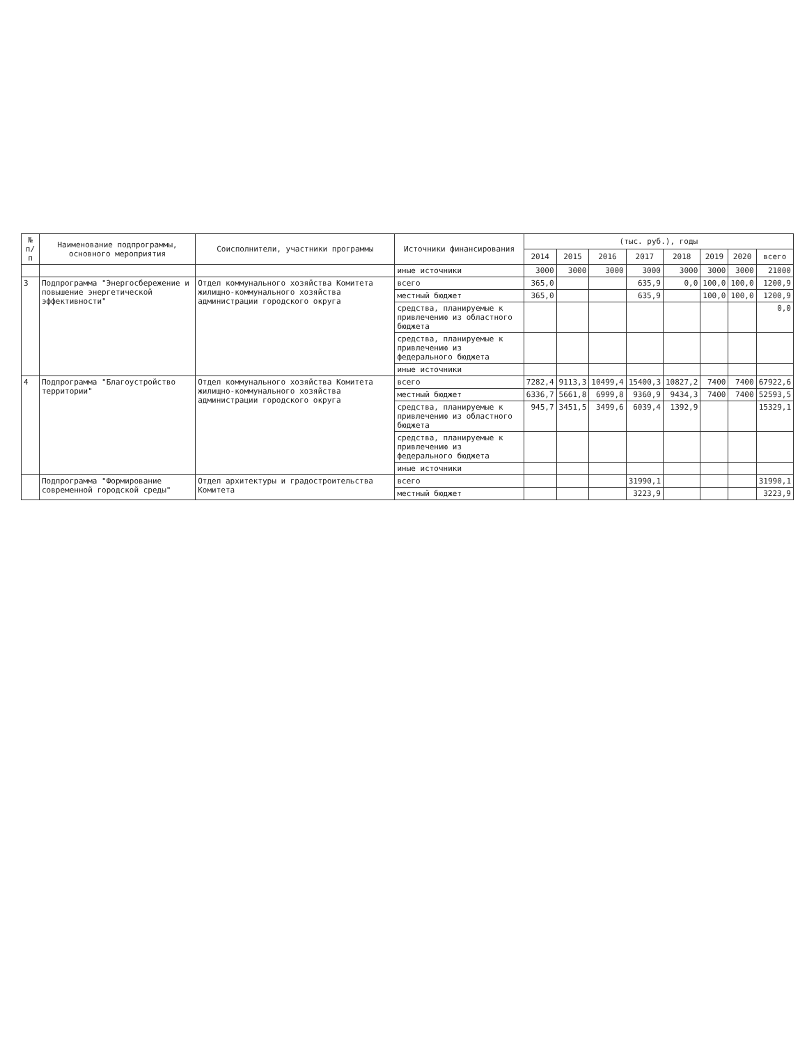| № п/п | Наименование подпрограммы, основного мероприятия | Соисполнители, участники программы | Источники финансирования | (тыс. руб.), годы | | | | | | | |
| --- | --- | --- | --- | --- | --- | --- | --- | --- | --- | --- | --- |
| | | | | 2014 | 2015 | 2016 | 2017 | 2018 | 2019 | 2020 | всего |
| | | | иные источники | 3000 | 3000 | 3000 | 3000 | 3000 | 3000 | 3000 | 21000 |
| 3 | Подпрограмма "Энергосбережение и повышение энергетической эффективности" | Отдел коммунального хозяйства Комитета жилищно-коммунального хозяйства администрации городского округа | всего | 365,0 | | | 635,9 | 0,0 | 100,0 | 100,0 | 1200,9 |
| | | | местный бюджет | 365,0 | | | 635,9 | | 100,0 | 100,0 | 1200,9 |
| | | | средства, планируемые к привлечению из областного бюджета | | | | | | | | 0,0 |
| | | | средства, планируемые к привлечению из федерального бюджета | | | | | | | | |
| | | | иные источники | | | | | | | | |
| 4 | Подпрограмма "Благоустройство территории" | Отдел коммунального хозяйства Комитета жилищно-коммунального хозяйства администрации городского округа | всего | 7282,4 | 9113,3 | 10499,4 | 15400,3 | 10827,2 | 7400 | 7400 | 67922,6 |
| | | | местный бюджет | 6336,7 | 5661,8 | 6999,8 | 9360,9 | 9434,3 | 7400 | 7400 | 52593,5 |
| | | | средства, планируемые к привлечению из областного бюджета | 945,7 | 3451,5 | 3499,6 | 6039,4 | 1392,9 | | | 15329,1 |
| | | | средства, планируемые к привлечению из федерального бюджета | | | | | | | | |
| | | | иные источники | | | | | | | | |
| | Подпрограмма "Формирование современной городской среды" | Отдел архитектуры и градостроительства Комитета | всего | | | | 31990,1 | | | | 31990,1 |
| | | | местный бюджет | | | | 3223,9 | | | | 3223,9 |